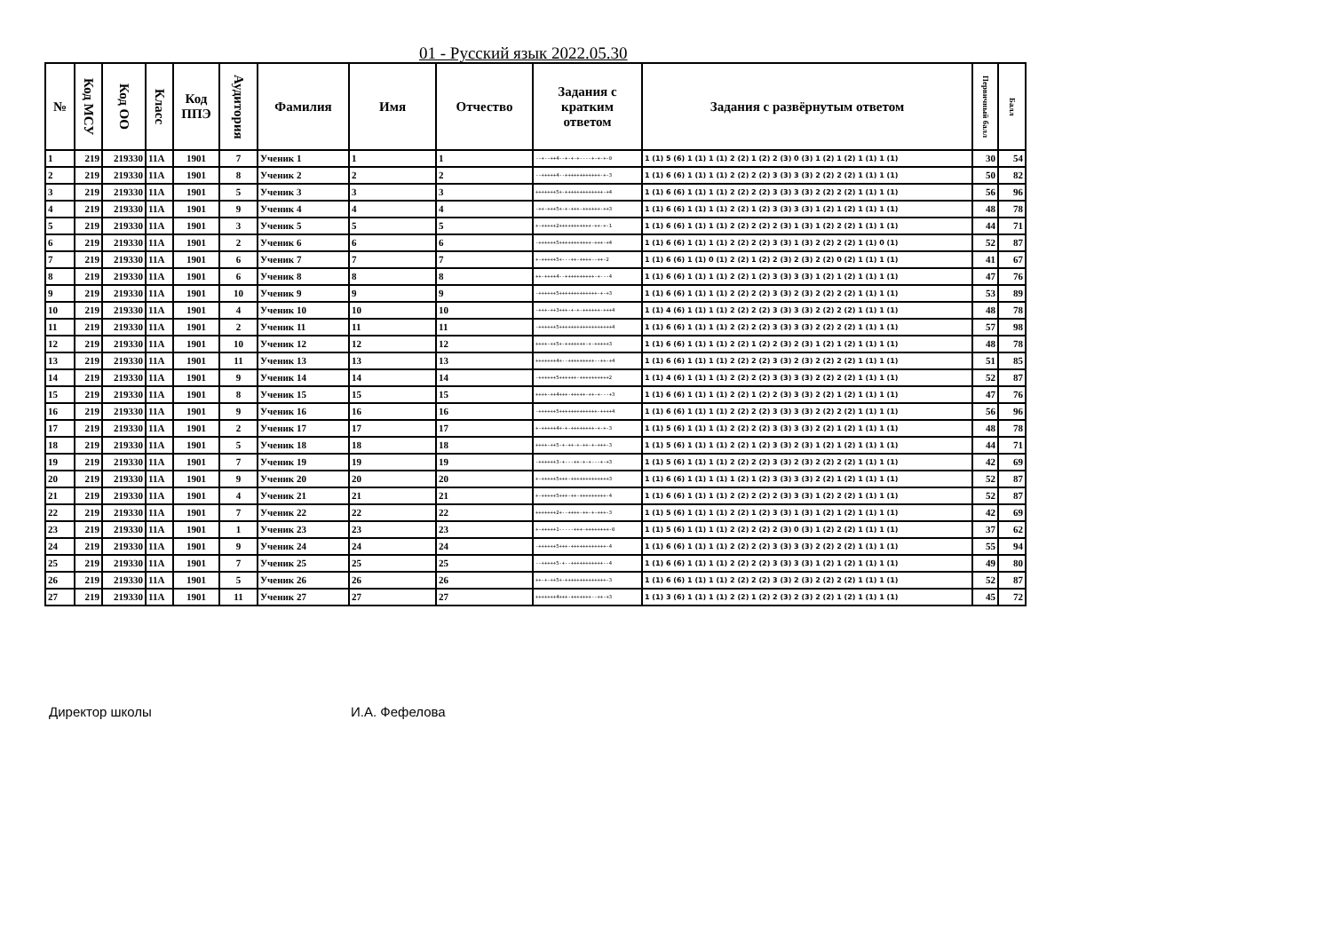01 - Русский язык 2022.05.30
| № | Код МСУ | Код ОО | Класс | Код ППЭ | Аудитория | Фамилия | Имя | Отчество | Задания с кратким ответом | Задания с развёрнутым ответом | Первичный балл | Балл |
| --- | --- | --- | --- | --- | --- | --- | --- | --- | --- | --- | --- | --- |
| 1 | 219 | 219330 | 11А | 1901 | 7 | Ученик 1 | 1 | 1 | --+--++4--+-+-+----+-+-+-0 | 1 (1) 5 (6) 1 (1) 1 (1) 2 (2) 1 (2) 2 (3) 0 (3) 1 (2) 1 (2) 1 (1) 1 (1) | 30 | 54 |
| 2 | 219 | 219330 | 11А | 1901 | 8 | Ученик 2 | 2 | 2 | --+++++4--++++++++++++-+-3 | 1 (1) 6 (6) 1 (1) 1 (1) 2 (2) 2 (2) 3 (3) 3 (3) 2 (2) 2 (2) 1 (1) 1 (1) | 50 | 82 |
| 3 | 219 | 219330 | 11А | 1901 | 5 | Ученик 3 | 3 | 3 | +++++++5+-+++++++++++++-+4 | 1 (1) 6 (6) 1 (1) 1 (1) 2 (2) 2 (2) 3 (3) 3 (3) 2 (2) 2 (2) 1 (1) 1 (1) | 56 | 96 |
| 4 | 219 | 219330 | 11А | 1901 | 9 | Ученик 4 | 4 | 4 | -++-+++5+-+-+++-++++++-++3 | 1 (1) 6 (6) 1 (1) 1 (1) 2 (2) 1 (2) 3 (3) 3 (3) 1 (2) 1 (2) 1 (1) 1 (1) | 48 | 78 |
| 5 | 219 | 219330 | 11А | 1901 | 3 | Ученик 5 | 5 | 5 | +-+++++2+++++++++++-++-+-1 | 1 (1) 6 (6) 1 (1) 1 (1) 2 (2) 2 (2) 2 (3) 1 (3) 1 (2) 2 (2) 1 (1) 1 (1) | 44 | 71 |
| 6 | 219 | 219330 | 11А | 1901 | 2 | Ученик 6 | 6 | 6 | -++++++5+++++++++++-+++-+4 | 1 (1) 6 (6) 1 (1) 1 (1) 2 (2) 2 (2) 3 (3) 1 (3) 2 (2) 2 (2) 1 (1) 0 (1) | 52 | 87 |
| 7 | 219 | 219330 | 11А | 1901 | 6 | Ученик 7 | 7 | 7 | +-+++++5+---++-++++--++-2 | 1 (1) 6 (6) 1 (1) 0 (1) 2 (2) 1 (2) 2 (3) 2 (3) 2 (2) 0 (2) 1 (1) 1 (1) | 41 | 67 |
| 8 | 219 | 219330 | 11А | 1901 | 6 | Ученик 8 | 8 | 8 | ++-++++4--++++++++++-+---4 | 1 (1) 6 (6) 1 (1) 1 (1) 2 (2) 1 (2) 3 (3) 3 (3) 1 (2) 1 (2) 1 (1) 1 (1) | 47 | 76 |
| 9 | 219 | 219330 | 11А | 1901 | 10 | Ученик 9 | 9 | 9 | -++++++5+++++++++++++-+-+3 | 1 (1) 6 (6) 1 (1) 1 (1) 2 (2) 2 (2) 3 (3) 2 (3) 2 (2) 2 (2) 1 (1) 1 (1) | 53 | 89 |
| 10 | 219 | 219330 | 11А | 1901 | 4 | Ученик 10 | 10 | 10 | -+++-++3+++-+-+-++++++-+++4 | 1 (1) 4 (6) 1 (1) 1 (1) 2 (2) 2 (2) 3 (3) 3 (3) 2 (2) 2 (2) 1 (1) 1 (1) | 48 | 78 |
| 11 | 219 | 219330 | 11А | 1901 | 2 | Ученик 11 | 11 | 11 | -++++++5++++++++++++++++++4 | 1 (1) 6 (6) 1 (1) 1 (1) 2 (2) 2 (2) 3 (3) 3 (3) 2 (2) 2 (2) 1 (1) 1 (1) | 57 | 98 |
| 12 | 219 | 219330 | 11А | 1901 | 10 | Ученик 12 | 12 | 12 | ++++-++5+-+++++++-+-+++++3 | 1 (1) 6 (6) 1 (1) 1 (1) 2 (2) 1 (2) 2 (3) 2 (3) 1 (2) 1 (2) 1 (1) 1 (1) | 48 | 78 |
| 13 | 219 | 219330 | 11А | 1901 | 11 | Ученик 13 | 13 | 13 | +++++++4+--+++++++++--++-+4 | 1 (1) 6 (6) 1 (1) 1 (1) 2 (2) 2 (2) 3 (3) 2 (3) 2 (2) 2 (2) 1 (1) 1 (1) | 51 | 85 |
| 14 | 219 | 219330 | 11А | 1901 | 9 | Ученик 14 | 14 | 14 | -++++++5++++++-++++++++++2 | 1 (1) 4 (6) 1 (1) 1 (1) 2 (2) 2 (2) 3 (3) 3 (3) 2 (2) 2 (2) 1 (1) 1 (1) | 52 | 87 |
| 15 | 219 | 219330 | 11А | 1901 | 8 | Ученик 15 | 15 | 15 | ++++-++4+++-+++++-++-+---+3 | 1 (1) 6 (6) 1 (1) 1 (1) 2 (2) 1 (2) 2 (3) 3 (3) 2 (2) 1 (2) 1 (1) 1 (1) | 47 | 76 |
| 16 | 219 | 219330 | 11А | 1901 | 9 | Ученик 16 | 16 | 16 | -++++++5+++++++++++++-++++4 | 1 (1) 6 (6) 1 (1) 1 (1) 2 (2) 2 (2) 3 (3) 3 (3) 2 (2) 2 (2) 1 (1) 1 (1) | 56 | 96 |
| 17 | 219 | 219330 | 11А | 1901 | 2 | Ученик 17 | 17 | 17 | +-+++++4+-+-++++++++-+-+-3 | 1 (1) 5 (6) 1 (1) 1 (1) 2 (2) 2 (2) 3 (3) 3 (3) 2 (2) 1 (2) 1 (1) 1 (1) | 48 | 78 |
| 18 | 219 | 219330 | 11А | 1901 | 5 | Ученик 18 | 18 | 18 | ++++-++5-+-++-+-++-+-+++-3 | 1 (1) 5 (6) 1 (1) 1 (1) 2 (2) 1 (2) 3 (3) 2 (3) 1 (2) 1 (2) 1 (1) 1 (1) | 44 | 71 |
| 19 | 219 | 219330 | 11А | 1901 | 7 | Ученик 19 | 19 | 19 | -++++++3-+---++-+-+---+-+3 | 1 (1) 5 (6) 1 (1) 1 (1) 2 (2) 2 (2) 3 (3) 2 (3) 2 (2) 2 (2) 1 (1) 1 (1) | 42 | 69 |
| 20 | 219 | 219330 | 11А | 1901 | 9 | Ученик 20 | 20 | 20 | +-+++++5+++-+++++++++++++3 | 1 (1) 6 (6) 1 (1) 1 (1) 1 (2) 1 (2) 3 (3) 3 (3) 2 (2) 1 (2) 1 (1) 1 (1) | 52 | 87 |
| 21 | 219 | 219330 | 11А | 1901 | 4 | Ученик 21 | 21 | 21 | +-+++++5+++-++-+++++++++-4 | 1 (1) 6 (6) 1 (1) 1 (1) 2 (2) 2 (2) 2 (3) 3 (3) 1 (2) 2 (2) 1 (1) 1 (1) | 52 | 87 |
| 22 | 219 | 219330 | 11А | 1901 | 7 | Ученик 22 | 22 | 22 | +++++++2+--++++-++-+-+++-3 | 1 (1) 5 (6) 1 (1) 1 (1) 2 (2) 1 (2) 3 (3) 1 (3) 1 (2) 1 (2) 1 (1) 1 (1) | 42 | 69 |
| 23 | 219 | 219330 | 11А | 1901 | 1 | Ученик 23 | 23 | 23 | +-+++++1-----+++-++++++++-0 | 1 (1) 5 (6) 1 (1) 1 (1) 2 (2) 2 (2) 2 (3) 0 (3) 1 (2) 2 (2) 1 (1) 1 (1) | 37 | 62 |
| 24 | 219 | 219330 | 11А | 1901 | 9 | Ученик 24 | 24 | 24 | -++++++5+++-++++++++++++-4 | 1 (1) 6 (6) 1 (1) 1 (1) 2 (2) 2 (2) 3 (3) 3 (3) 2 (2) 2 (2) 1 (1) 1 (1) | 55 | 94 |
| 25 | 219 | 219330 | 11А | 1901 | 7 | Ученик 25 | 25 | 25 | --+++++5-+--+++++++++++--4 | 1 (1) 6 (6) 1 (1) 1 (1) 2 (2) 2 (2) 3 (3) 3 (3) 1 (2) 1 (2) 1 (1) 1 (1) | 49 | 80 |
| 26 | 219 | 219330 | 11А | 1901 | 5 | Ученик 26 | 26 | 26 | ++-+-++5+-++++++++++++++-3 | 1 (1) 6 (6) 1 (1) 1 (1) 2 (2) 2 (2) 3 (3) 2 (3) 2 (2) 2 (2) 1 (1) 1 (1) | 52 | 87 |
| 27 | 219 | 219330 | 11А | 1901 | 11 | Ученик 27 | 27 | 27 | +++++++4+++-+++++++--++-+3 | 1 (1) 3 (6) 1 (1) 1 (1) 2 (2) 1 (2) 2 (3) 2 (3) 2 (2) 1 (2) 1 (1) 1 (1) | 45 | 72 |
Директор школы И.А. Фефелова